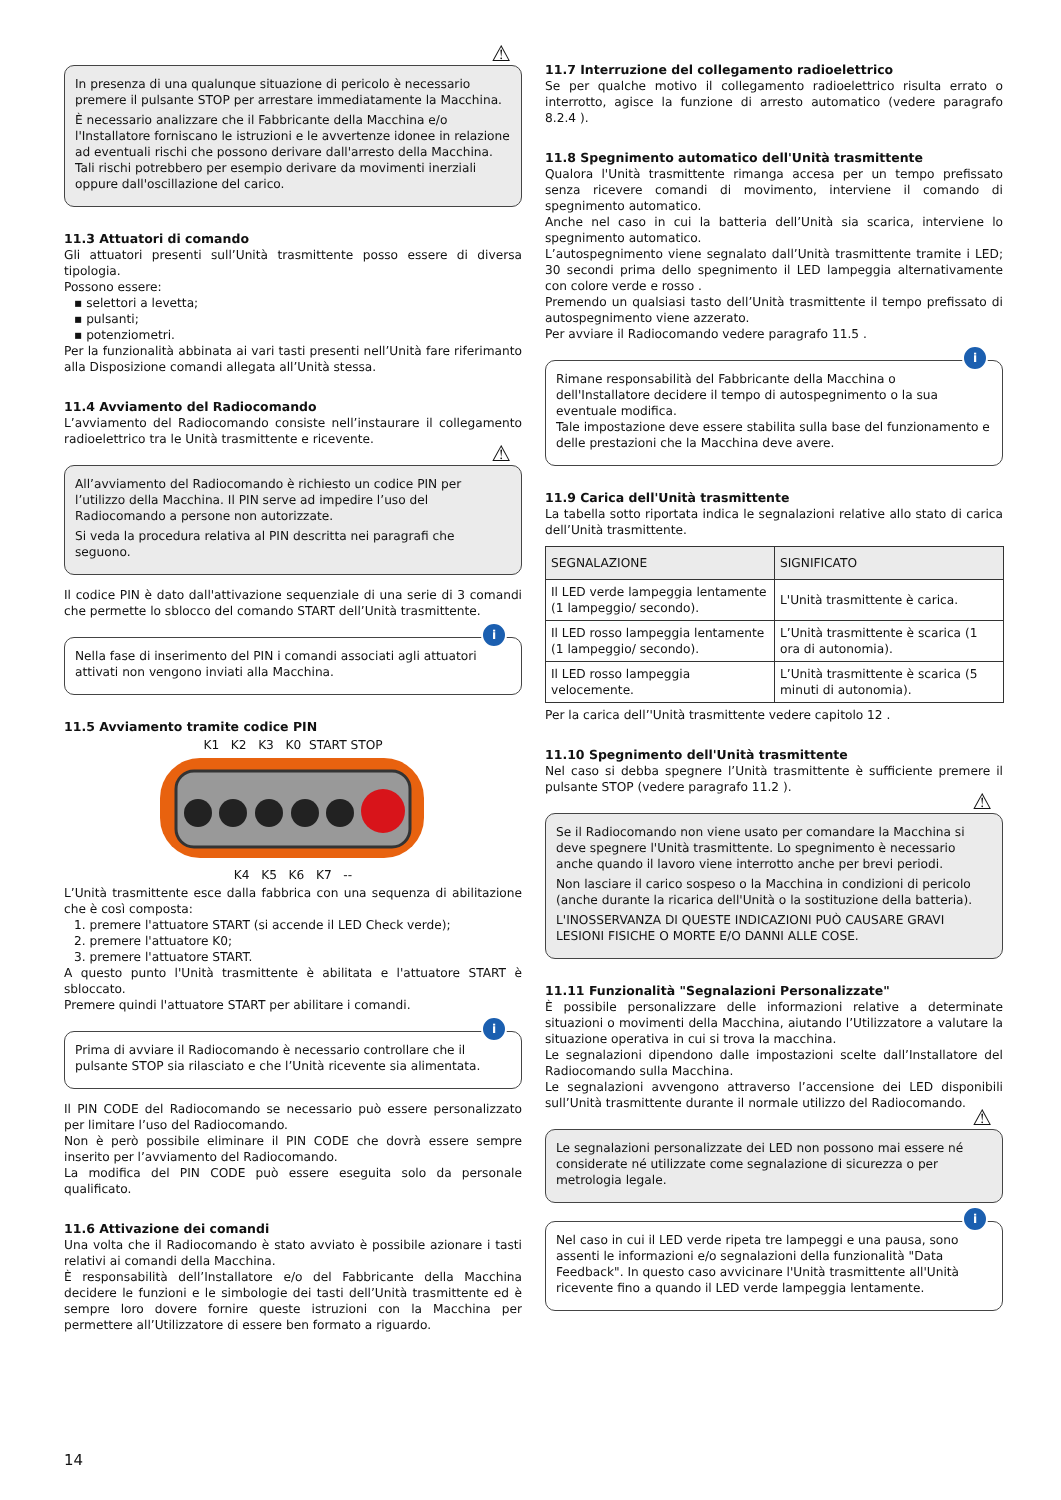⚠
In presenza di una qualunque situazione di pericolo è necessario premere il pulsante STOP per arrestare immediatamente la Macchina.
È necessario analizzare che il Fabbricante della Macchina e/o l'Installatore forniscano le istruzioni e le avvertenze idonee in relazione ad eventuali rischi che possono derivare dall'arresto della Macchina. Tali rischi potrebbero per esempio derivare da movimenti inerziali oppure dall'oscillazione del carico.
11.3 Attuatori di comando
Gli attuatori presenti sull’Unità trasmittente posso essere di diversa tipologia.
Possono essere:
▪ selettori a levetta;
▪ pulsanti;
▪ potenziometri.
Per la funzionalità abbinata ai vari tasti presenti nell’Unità fare riferimanto alla Disposizione comandi allegata all’Unità stessa.
11.4 Avviamento del Radiocomando
L’avviamento del Radiocomando consiste nell’instaurare il collegamento radioelettrico tra le Unità trasmittente e ricevente.
⚠
All’avviamento del Radiocomando è richiesto un codice PIN per l’utilizzo della Macchina. Il PIN serve ad impedire l’uso del Radiocomando a persone non autorizzate.
Si veda la procedura relativa al PIN descritta nei paragrafi che seguono.
Il codice PIN è dato dall'attivazione sequenziale di una serie di 3 comandi che permette lo sblocco del comando START dell’Unità trasmittente.
i
Nella fase di inserimento del PIN i comandi associati agli attuatori attivati non vengono inviati alla Macchina.
11.5 Avviamento tramite codice PIN
K1 K2 K3 K0 START STOP
K4 K5 K6 K7 --
L’Unità trasmittente esce dalla fabbrica con una sequenza di abilitazione che è così composta:
1. premere l'attuatore START (si accende il LED Check verde);
2. premere l'attuatore K0;
3. premere l'attuatore START.
A questo punto l'Unità trasmittente è abilitata e l'attuatore START è sbloccato.
Premere quindi l'attuatore START per abilitare i comandi.
i
Prima di avviare il Radiocomando è necessario controllare che il pulsante STOP sia rilasciato e che l’Unità ricevente sia alimentata.
Il PIN CODE del Radiocomando se necessario può essere personalizzato per limitare l’uso del Radiocomando.
Non è però possibile eliminare il PIN CODE che dovrà essere sempre inserito per l’avviamento del Radiocomando.
La modifica del PIN CODE può essere eseguita solo da personale qualificato.
11.6 Attivazione dei comandi
Una volta che il Radiocomando è stato avviato è possibile azionare i tasti relativi ai comandi della Macchina.
È responsabilità dell’Installatore e/o del Fabbricante della Macchina decidere le funzioni e le simbologie dei tasti dell’Unità trasmittente ed è sempre loro dovere fornire queste istruzioni con la Macchina per permettere all’Utilizzatore di essere ben formato a riguardo.
11.7 Interruzione del collegamento radioelettrico
Se per qualche motivo il collegamento radioelettrico risulta errato o interrotto, agisce la funzione di arresto automatico (vedere paragrafo 8.2.4 ).
11.8 Spegnimento automatico dell'Unità trasmittente
Qualora l'Unità trasmittente rimanga accesa per un tempo prefissato senza ricevere comandi di movimento, interviene il comando di spegnimento automatico.
Anche nel caso in cui la batteria dell’Unità sia scarica, interviene lo spegnimento automatico.
L’autospegnimento viene segnalato dall’Unità trasmittente tramite i LED; 30 secondi prima dello spegnimento il LED lampeggia alternativamente con colore verde e rosso .
Premendo un qualsiasi tasto dell’Unità trasmittente il tempo prefissato di autospegnimento viene azzerato.
Per avviare il Radiocomando vedere paragrafo 11.5 .
i
Rimane responsabilità del Fabbricante della Macchina o dell'Installatore decidere il tempo di autospegnimento o la sua eventuale modifica.
Tale impostazione deve essere stabilita sulla base del funzionamento e delle prestazioni che la Macchina deve avere.
11.9 Carica dell'Unità trasmittente
La tabella sotto riportata indica le segnalazioni relative allo stato di carica dell’Unità trasmittente.
| SEGNALAZIONE | SIGNIFICATO |
| --- | --- |
| Il LED verde lampeggia lentamente (1 lampeggio/ secondo). | L'Unità trasmittente è carica. |
| Il LED rosso lampeggia lentamente (1 lampeggio/ secondo). | L’Unità trasmittente è scarica (1 ora di autonomia). |
| Il LED rosso lampeggia velocemente. | L’Unità trasmittente è scarica (5 minuti di autonomia). |
Per la carica dell’'Unità trasmittente vedere capitolo 12 .
11.10 Spegnimento dell'Unità trasmittente
Nel caso si debba spegnere l’Unità trasmittente è sufficiente premere il pulsante STOP (vedere paragrafo 11.2 ).
⚠
Se il Radiocomando non viene usato per comandare la Macchina si deve spegnere l'Unità trasmittente. Lo spegnimento è necessario anche quando il lavoro viene interrotto anche per brevi periodi.
Non lasciare il carico sospeso o la Macchina in condizioni di pericolo (anche durante la ricarica dell'Unità o la sostituzione della batteria).
L'INOSSERVANZA DI QUESTE INDICAZIONI PUÒ CAUSARE GRAVI LESIONI FISICHE O MORTE E/O DANNI ALLE COSE.
11.11 Funzionalità "Segnalazioni Personalizzate"
È possibile personalizzare delle informazioni relative a determinate situazioni o movimenti della Macchina, aiutando l’Utilizzatore a valutare la situazione operativa in cui si trova la macchina.
Le segnalazioni dipendono dalle impostazioni scelte dall’Installatore del Radiocomando sulla Macchina.
Le segnalazioni avvengono attraverso l’accensione dei LED disponibili sull’Unità trasmittente durante il normale utilizzo del Radiocomando.
⚠
Le segnalazioni personalizzate dei LED non possono mai essere né considerate né utilizzate come segnalazione di sicurezza o per metrologia legale.
i
Nel caso in cui il LED verde ripeta tre lampeggi e una pausa, sono assenti le informazioni e/o segnalazioni della funzionalità "Data Feedback". In questo caso avvicinare l'Unità trasmittente all'Unità ricevente fino a quando il LED verde lampeggia lentamente.
14